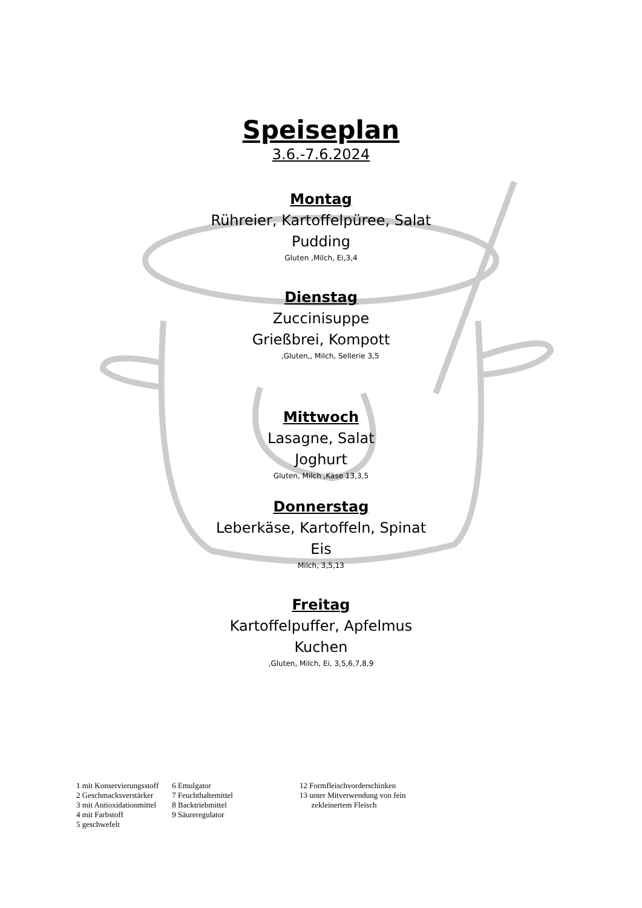Speiseplan
3.6.-7.6.2024
Montag
Rühreier, Kartoffelpüree, Salat
Pudding
Gluten ,Milch, Ei,3,4
Dienstag
Zuccinisuppe
Grießbrei, Kompott
,Gluten,, Milch, Sellerie 3,5
Mittwoch
Lasagne, Salat
Joghurt
Gluten, Milch ,Käse 13,3,5
Donnerstag
Leberkäse, Kartoffeln, Spinat
Eis
Milch, 3,5,13
Freitag
Kartoffelpuffer, Apfelmus
Kuchen
,Gluten, Milch, Ei, 3,5,6,7,8,9
1 mit Konservierungsstoff
2 Geschmacksverstärker
3 mit Antioxidationmittel
4 mit Farbstoff
5 geschwefelt
6 Emulgator
7 Feuchthaltemittel
8 Backtriebmittel
9 Säureregulator
12 Formfleischvorderschinken
13 unter Mitverwendung von fein
zekleinertem Fleisch